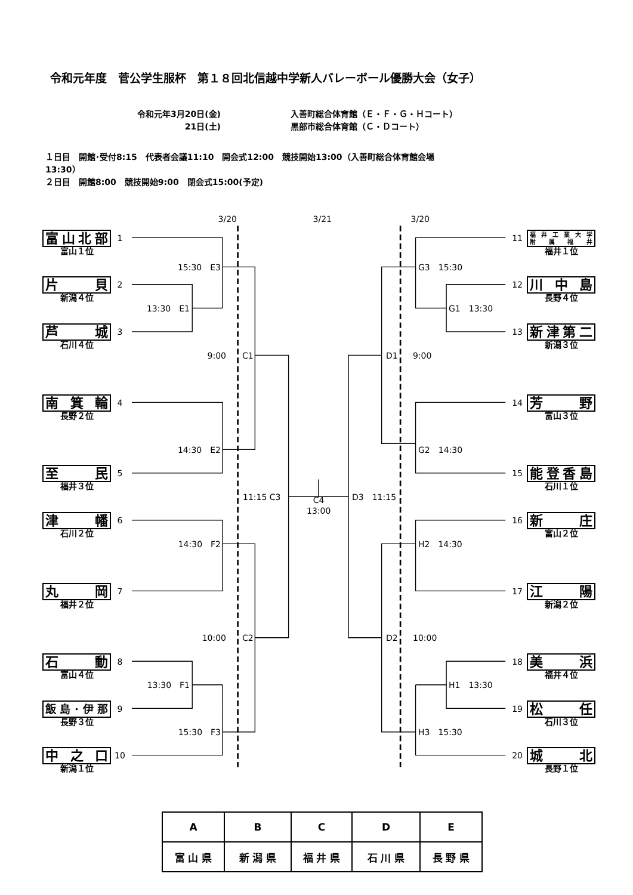令和元年度　菅公学生服杯　第１８回北信越中学新人バレーボール優勝大会（女子）
令和元年3月20日(金) 入善町総合体育館（Ｅ・Ｆ・Ｇ・Ｈコート）
21日(土) 黒部市総合体育館（Ｃ・Ｄコート）
１日目　開館･受付8:15　代表者会議11:10　開会式12:00　競技開始13:00（入善町総合体育館会場
13:30）
２日目　開館8:00　競技開始9:00　閉会式15:00(予定)
3/20 3/21 3/20
富山北部
富山１位
1 11
福 井 工 業 大 学
附 属 福 井
福井１位
15:30　E3 G3　15:30
片貝
新潟４位
2 12
川中島
長野４位
13:30　E1 G1　13:30
芦城
石川４位
3 13
新津第二
新潟３位
9:00 C1 D1 9:00
南箕輪
長野２位
4 14
芳野
富山３位
14:30　E2 G2　14:30
至民
福井３位
5 15
能登香島
石川１位
11:15 C3
C4
13:00
D3　11:15
津幡
石川２位
6 16
新庄
富山２位
14:30　F2 H2　14:30
丸岡
福井２位
7 17
江陽
新潟２位
10:00 C2 D2 10:00
石動
富山４位
8 18
美浜
福井４位
13:30　F1 H1　13:30
飯島･伊那
長野３位
9 19
松任
石川３位
15:30　F3 H3　15:30
中之口
新潟１位
10 20
城北
長野１位
| A | B | C | D | E |
| 富 山 県 | 新 潟 県 | 福 井 県 | 石 川 県 | 長 野 県 |